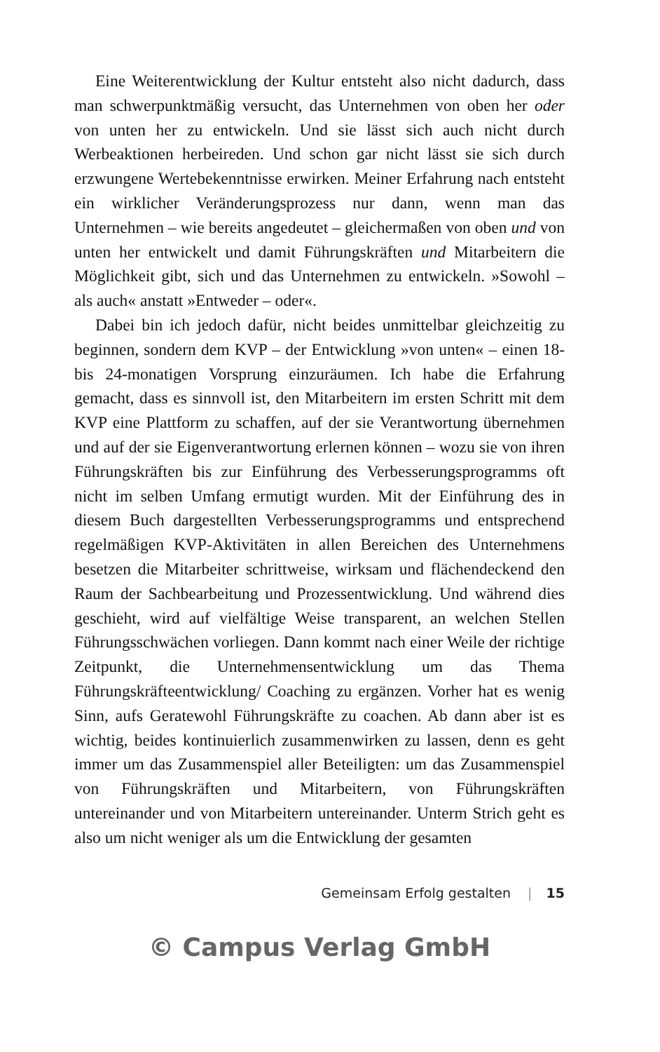Eine Weiterentwicklung der Kultur entsteht also nicht dadurch, dass man schwerpunktmäßig versucht, das Unternehmen von oben her oder von unten her zu entwickeln. Und sie lässt sich auch nicht durch Werbeaktionen herbeireden. Und schon gar nicht lässt sie sich durch erzwungene Wertebekenntnisse erwirken. Meiner Erfahrung nach entsteht ein wirklicher Veränderungsprozess nur dann, wenn man das Unternehmen – wie bereits angedeutet – gleichermaßen von oben und von unten her entwickelt und damit Führungskräften und Mitarbeitern die Möglichkeit gibt, sich und das Unternehmen zu entwickeln. »Sowohl – als auch« anstatt »Entweder – oder«.
Dabei bin ich jedoch dafür, nicht beides unmittelbar gleichzeitig zu beginnen, sondern dem KVP – der Entwicklung »von unten« – einen 18- bis 24-monatigen Vorsprung einzuräumen. Ich habe die Erfahrung gemacht, dass es sinnvoll ist, den Mitarbeitern im ersten Schritt mit dem KVP eine Plattform zu schaffen, auf der sie Verantwortung übernehmen und auf der sie Eigenverantwortung erlernen können – wozu sie von ihren Führungskräften bis zur Einführung des Verbesserungsprogramms oft nicht im selben Umfang ermutigt wurden. Mit der Einführung des in diesem Buch dargestellten Verbesserungsprogramms und entsprechend regelmäßigen KVP-Aktivitäten in allen Bereichen des Unternehmens besetzen die Mitarbeiter schrittweise, wirksam und flächendeckend den Raum der Sachbearbeitung und Prozessentwicklung. Und während dies geschieht, wird auf vielfältige Weise transparent, an welchen Stellen Führungsschwächen vorliegen. Dann kommt nach einer Weile der richtige Zeitpunkt, die Unternehmensentwicklung um das Thema Führungskräfteentwicklung/ Coaching zu ergänzen. Vorher hat es wenig Sinn, aufs Geratewohl Führungskräfte zu coachen. Ab dann aber ist es wichtig, beides kontinuierlich zusammenwirken zu lassen, denn es geht immer um das Zusammenspiel aller Beteiligten: um das Zusammenspiel von Führungskräften und Mitarbeitern, von Führungskräften untereinander und von Mitarbeitern untereinander. Unterm Strich geht es also um nicht weniger als um die Entwicklung der gesamten
Gemeinsam Erfolg gestalten | 15
© Campus Verlag GmbH